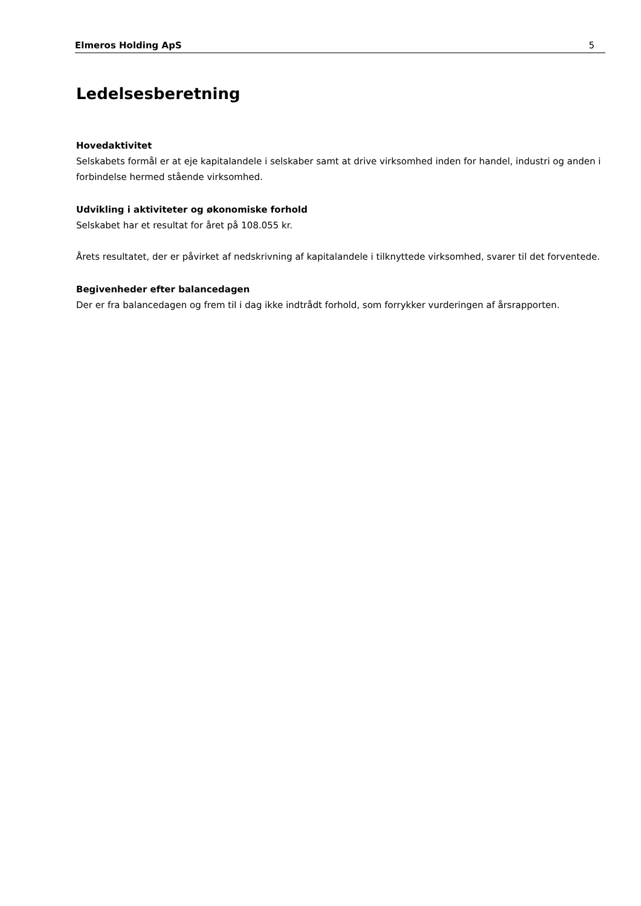Elmeros Holding ApS 5
Ledelsesberetning
Hovedaktivitet
Selskabets formål er at eje kapitalandele i selskaber samt at drive virksomhed inden for handel, industri og anden i forbindelse hermed stående virksomhed.
Udvikling i aktiviteter og økonomiske forhold
Selskabet har et resultat for året på 108.055 kr.
Årets resultatet, der er påvirket af nedskrivning af kapitalandele i tilknyttede virksomhed, svarer til det forventede.
Begivenheder efter balancedagen
Der er fra balancedagen og frem til i dag ikke indtrådt forhold, som forrykker vurderingen af årsrapporten.